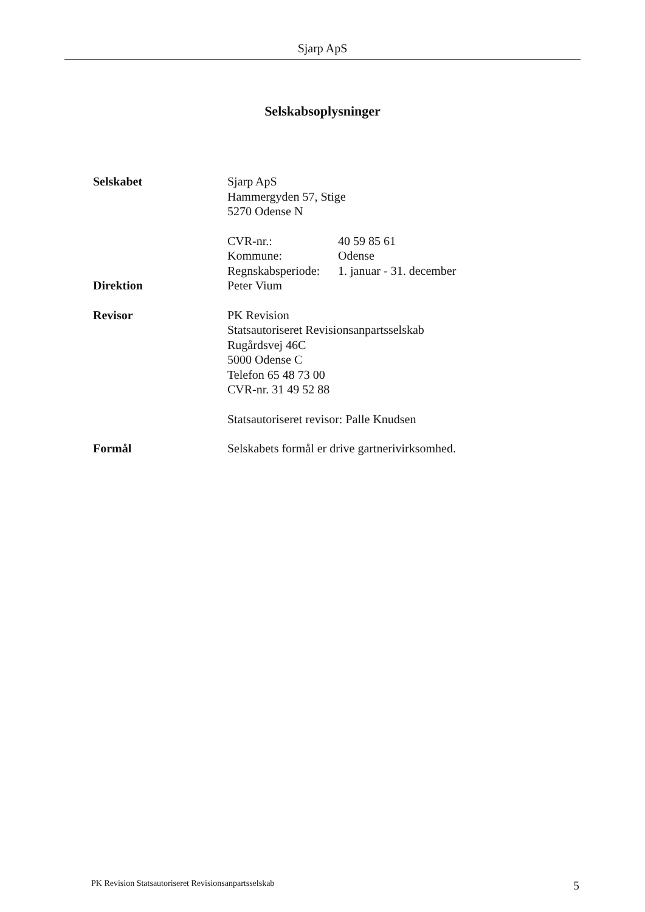Sjarp ApS
Selskabsoplysninger
Selskabet Sjarp ApS
Hammergyden 57, Stige
5270 Odense N
CVR-nr.: 40 59 85 61
Kommune: Odense
Regnskabsperiode: 1. januar - 31. december
Direktion Peter Vium
Revisor PK Revision
Statsautoriseret Revisionsanpartsselskab
Rugårdsvej 46C
5000 Odense C
Telefon 65 48 73 00
CVR-nr. 31 49 52 88
Statsautoriseret revisor: Palle Knudsen
Formål Selskabets formål er drive gartnerivirksomhed.
PK Revision Statsautoriseret Revisionsanpartsselskab 5